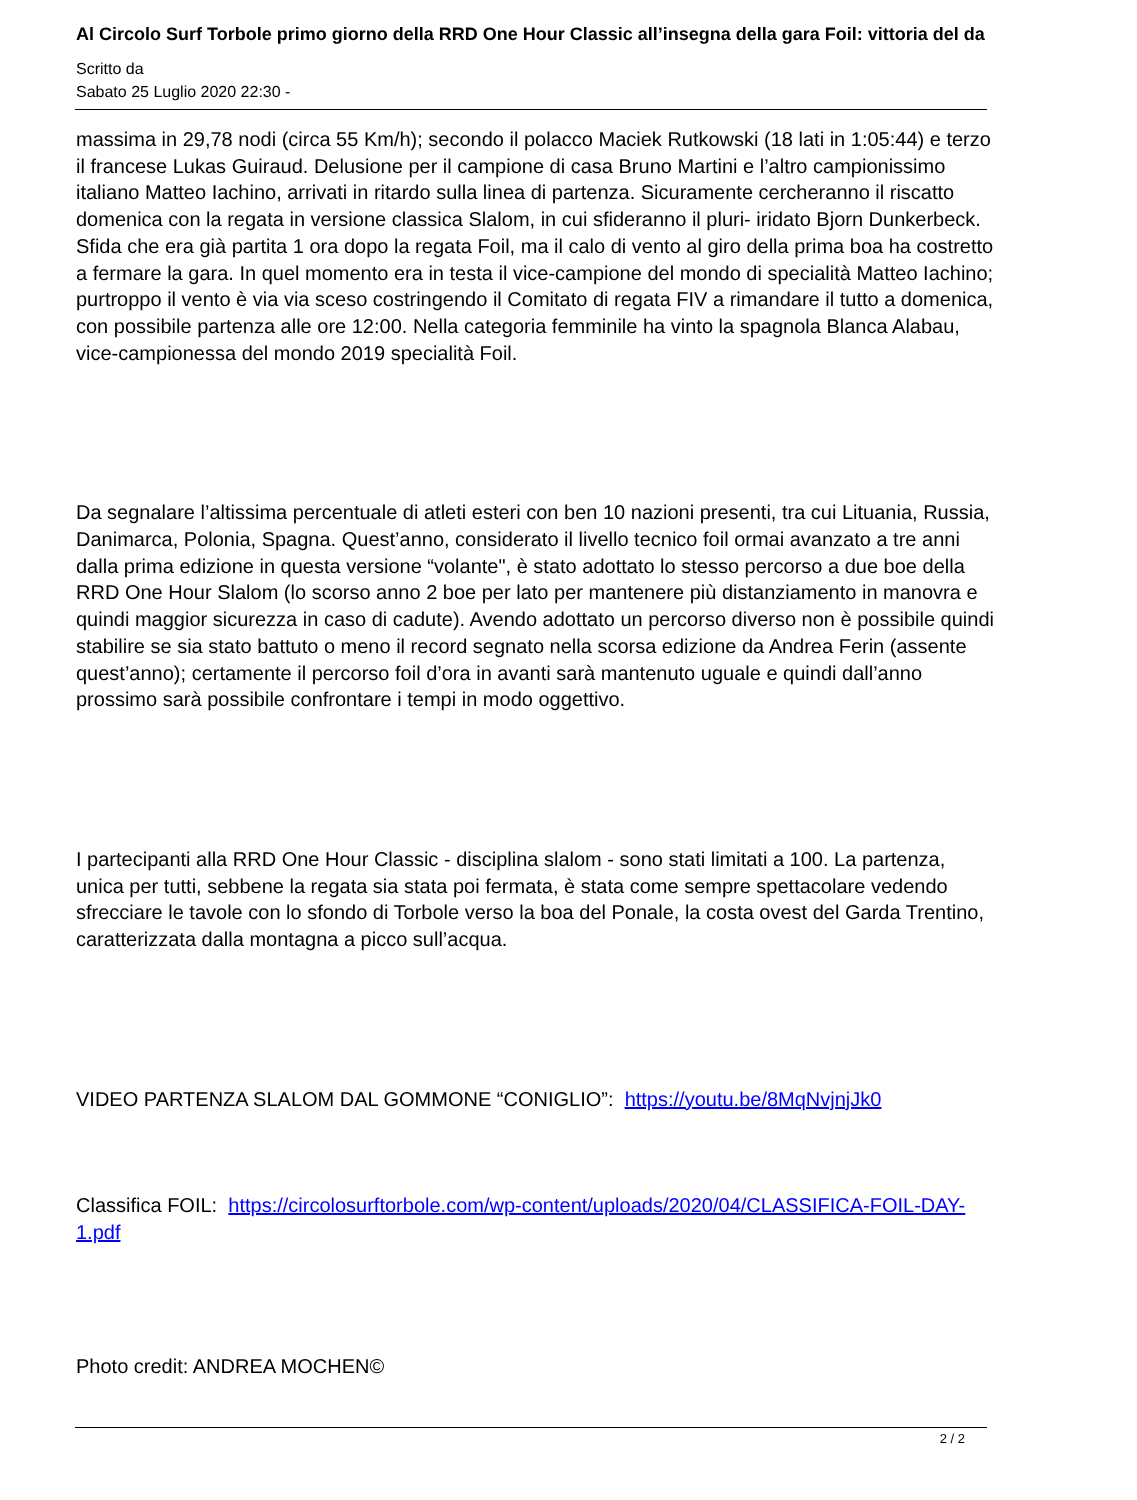Al Circolo Surf Torbole primo giorno della RRD One Hour Classic all’insegna della gara Foil: vittoria del da
Scritto da
Sabato 25 Luglio 2020 22:30 -
massima in 29,78 nodi (circa 55 Km/h); secondo il polacco Maciek Rutkowski (18 lati in 1:05:44) e terzo il francese Lukas Guiraud. Delusione per il campione di casa Bruno Martini e l’altro campionissimo italiano Matteo Iachino, arrivati in ritardo sulla linea di partenza. Sicuramente cercheranno il riscatto domenica con la regata in versione classica Slalom, in cui sfideranno il pluri- iridato Bjorn Dunkerbeck. Sfida che era già partita 1 ora dopo la regata Foil, ma il calo di vento al giro della prima boa ha costretto a fermare la gara. In quel momento era in testa il vice-campione del mondo di specialità Matteo Iachino; purtroppo il vento è via via sceso costringendo il Comitato di regata FIV a rimandare il tutto a domenica, con possibile partenza alle ore 12:00. Nella categoria femminile ha vinto la spagnola Blanca Alabau, vice-campionessa del mondo 2019 specialità Foil.
Da segnalare l’altissima percentuale di atleti esteri con ben 10 nazioni presenti, tra cui Lituania, Russia, Danimarca, Polonia, Spagna. Quest’anno, considerato il livello tecnico foil ormai avanzato a tre anni dalla prima edizione in questa versione “volante", è stato adottato lo stesso percorso a due boe della RRD One Hour Slalom (lo scorso anno 2 boe per lato per mantenere più distanziamento in manovra e quindi maggior sicurezza in caso di cadute). Avendo adottato un percorso diverso non è possibile quindi stabilire se sia stato battuto o meno il record segnato nella scorsa edizione da Andrea Ferin (assente quest’anno); certamente il percorso foil d’ora in avanti sarà mantenuto uguale e quindi dall’anno prossimo sarà possibile confrontare i tempi in modo oggettivo.
I partecipanti alla RRD One Hour Classic - disciplina slalom - sono stati limitati a 100. La partenza, unica per tutti, sebbene la regata sia stata poi fermata, è stata come sempre spettacolare vedendo sfrecciare le tavole con lo sfondo di Torbole verso la boa del Ponale, la costa ovest del Garda Trentino, caratterizzata dalla montagna a picco sull’acqua.
VIDEO PARTENZA SLALOM DAL GOMMONE “CONIGLIO”: https://youtu.be/8MqNvjnjJk0
Classifica FOIL: https://circolosurftorbole.com/wp-content/uploads/2020/04/CLASSIFICA-FOIL-DAY-1.pdf
Photo credit: ANDREA MOCHEN©
2 / 2